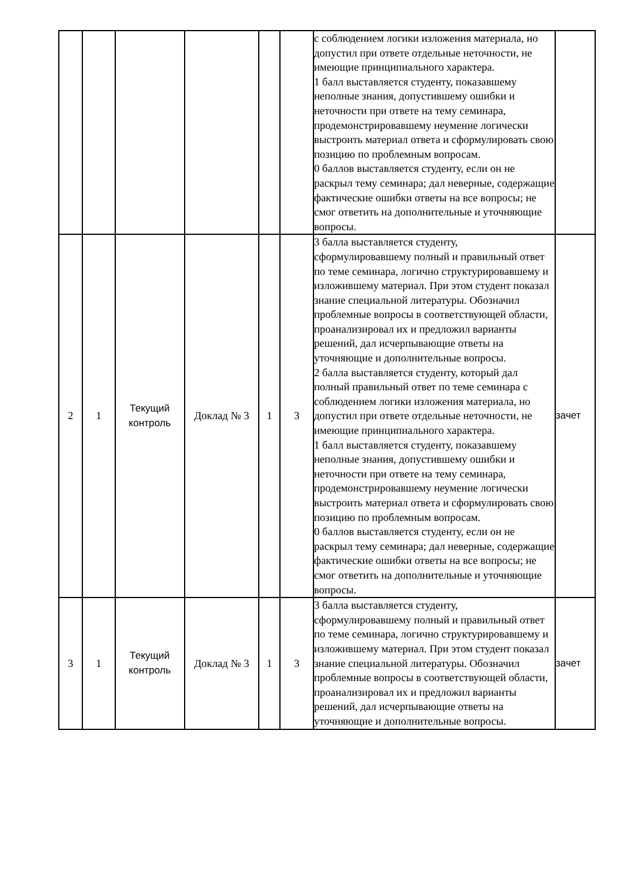| | | | | | | с соблюдением логики изложения материала, но допустил при ответе отдельные неточности, не имеющие принципиального характера. 1 балл выставляется студенту, показавшему неполные знания, допустившему ошибки и неточности при ответе на тему семинара, продемонстрировавшему неумение логически выстроить материал ответа и сформулировать свою позицию по проблемным вопросам. 0 баллов выставляется студенту, если он не раскрыл тему семинара; дал неверные, содержащие фактические ошибки ответы на все вопросы; не смог ответить на дополнительные и уточняющие вопросы. | |
| 2 | 1 | Текущий контроль | Доклад № 3 | 1 | 3 | 3 балла выставляется студенту, сформулировавшему полный и правильный ответ по теме семинара, логично структурировавшему и изложившему материал. При этом студент показал знание специальной литературы. Обозначил проблемные вопросы в соответствующей области, проанализировал их и предложил варианты решений, дал исчерпывающие ответы на уточняющие и дополнительные вопросы. 2 балла выставляется студенту, который дал полный правильный ответ по теме семинара с соблюдением логики изложения материала, но допустил при ответе отдельные неточности, не имеющие принципиального характера. 1 балл выставляется студенту, показавшему неполные знания, допустившему ошибки и неточности при ответе на тему семинара, продемонстрировавшему неумение логически выстроить материал ответа и сформулировать свою позицию по проблемным вопросам. 0 баллов выставляется студенту, если он не раскрыл тему семинара; дал неверные, содержащие фактические ошибки ответы на все вопросы; не смог ответить на дополнительные и уточняющие вопросы. | зачет |
| 3 | 1 | Текущий контроль | Доклад № 3 | 1 | 3 | 3 балла выставляется студенту, сформулировавшему полный и правильный ответ по теме семинара, логично структурировавшему и изложившему материал. При этом студент показал знание специальной литературы. Обозначил проблемные вопросы в соответствующей области, проанализировал их и предложил варианты решений, дал исчерпывающие ответы на уточняющие и дополнительные вопросы. | зачет |